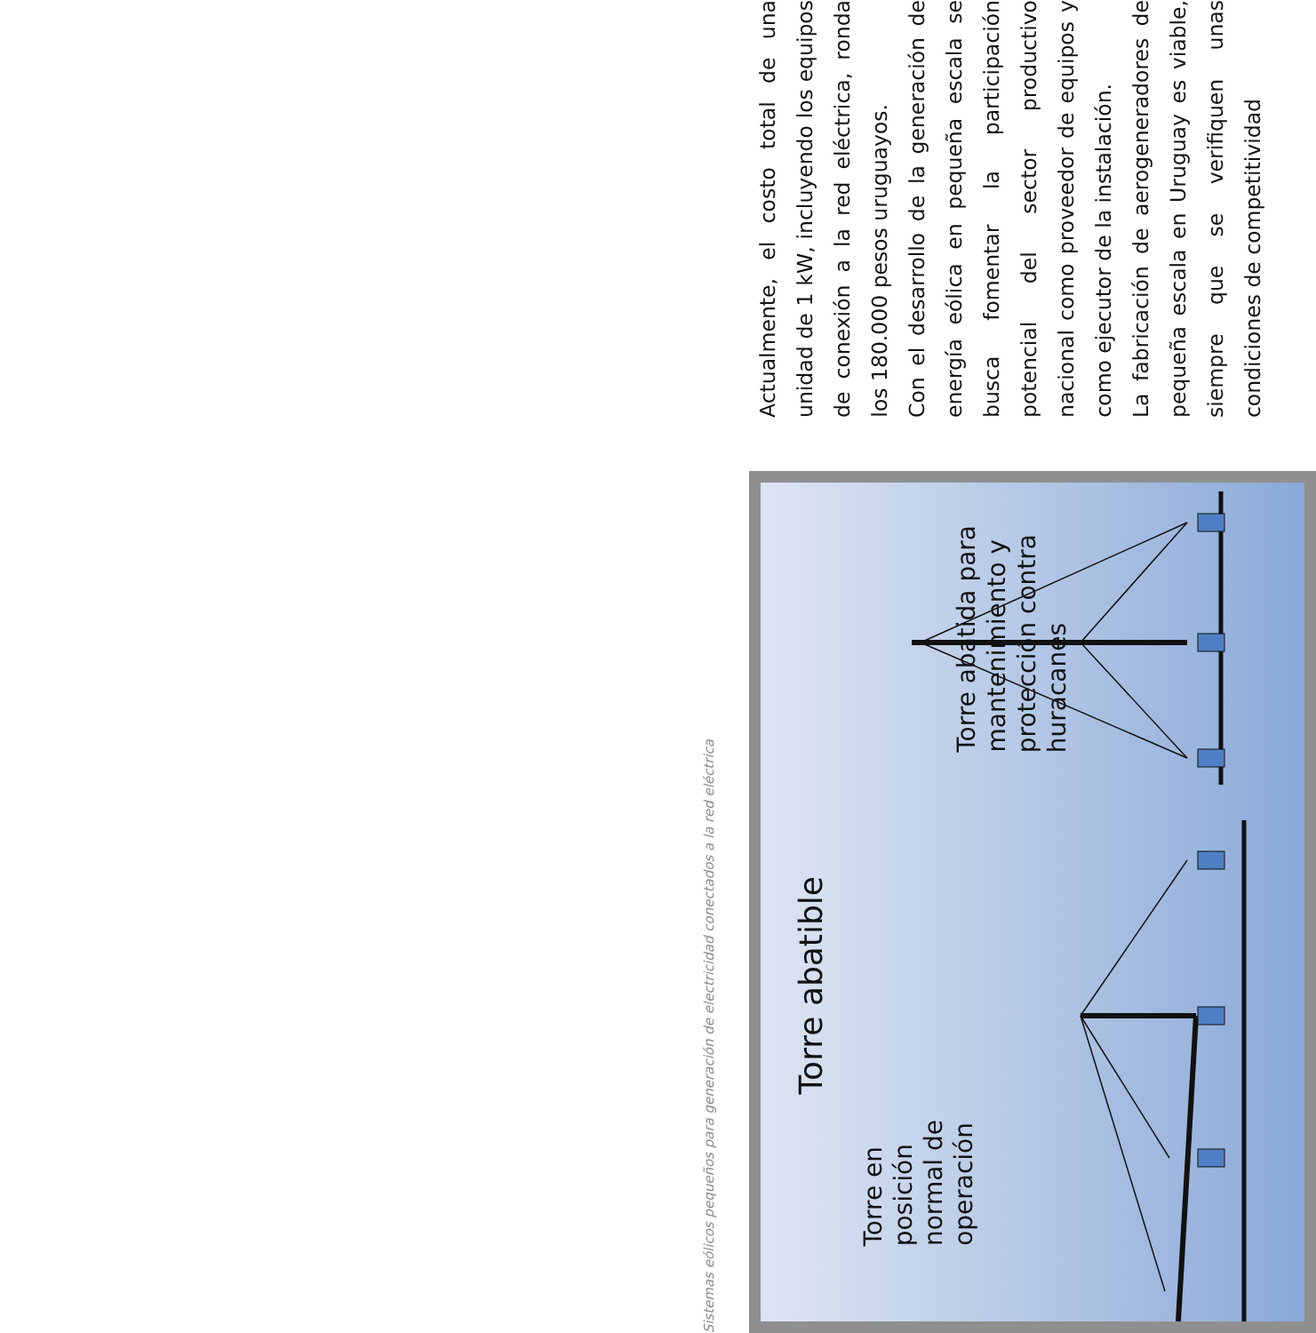Sistemas eólicos pequeños para generación de electricidad conectados a la red eléctrica
Torre abatible
Torre en
posición
normal de
operación
Torre abatida para
mantenimiento y
protección contra
huracanes
Actualmente, el costo total de una unidad de 1 kW, incluyendo los equipos de conexión a la red eléctrica, ronda los 180.000 pesos uruguayos.
Con el desarrollo de la generación de energía eólica en pequeña escala se busca fomentar la participación potencial del sector productivo nacional como proveedor de equipos y como ejecutor de la instalación.
La fabricación de aerogeneradores de pequeña escala en Uruguay es viable, siempre que se verifiquen unas condiciones de competitividad